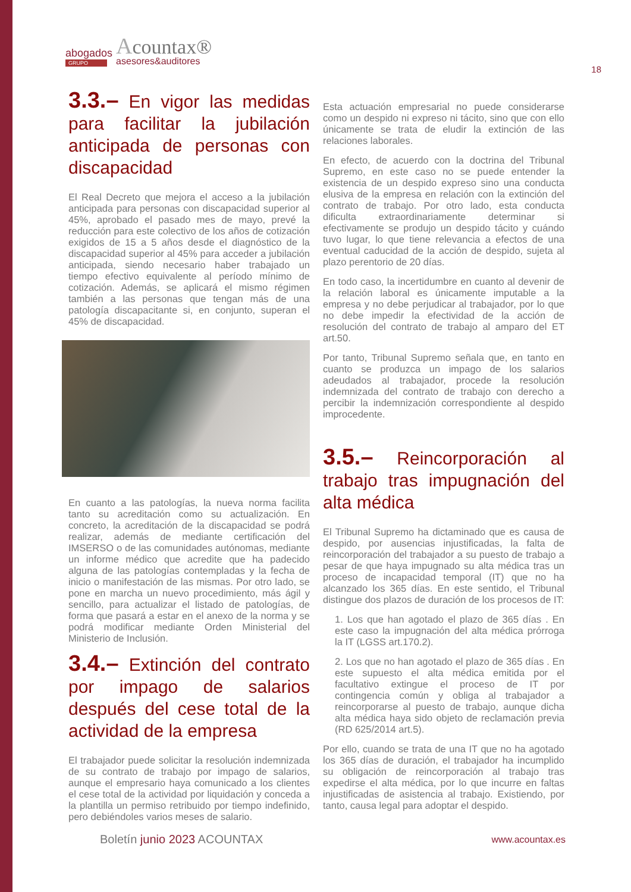abogados
GRUPO
Acountax®
asesores&auditores
18
3.3.– En vigor las medidas para facilitar la jubilación anticipada de personas con discapacidad
El Real Decreto que mejora el acceso a la jubilación anticipada para personas con discapacidad superior al 45%, aprobado el pasado mes de mayo, prevé la reducción para este colectivo de los años de cotización exigidos de 15 a 5 años desde el diagnóstico de la discapacidad superior al 45% para acceder a jubilación anticipada, siendo necesario haber trabajado un tiempo efectivo equivalente al período mínimo de cotización. Además, se aplicará el mismo régimen también a las personas que tengan más de una patología discapacitante si, en conjunto, superan el 45% de discapacidad.
En cuanto a las patologías, la nueva norma facilita tanto su acreditación como su actualización. En concreto, la acreditación de la discapacidad se podrá realizar, además de mediante certificación del IMSERSO o de las comunidades autónomas, mediante un informe médico que acredite que ha padecido alguna de las patologías contempladas y la fecha de inicio o manifestación de las mismas. Por otro lado, se pone en marcha un nuevo procedimiento, más ágil y sencillo, para actualizar el listado de patologías, de forma que pasará a estar en el anexo de la norma y se podrá modificar mediante Orden Ministerial del Ministerio de Inclusión.
3.4.– Extinción del contrato por impago de salarios después del cese total de la actividad de la empresa
El trabajador puede solicitar la resolución indemnizada de su contrato de trabajo por impago de salarios, aunque el empresario haya comunicado a los clientes el cese total de la actividad por liquidación y conceda a la plantilla un permiso retribuido por tiempo indefinido, pero debiéndoles varios meses de salario.
Esta actuación empresarial no puede considerarse como un despido ni expreso ni tácito, sino que con ello únicamente se trata de eludir la extinción de las relaciones laborales.
En efecto, de acuerdo con la doctrina del Tribunal Supremo, en este caso no se puede entender la existencia de un despido expreso sino una conducta elusiva de la empresa en relación con la extinción del contrato de trabajo. Por otro lado, esta conducta dificulta extraordinariamente determinar si efectivamente se produjo un despido tácito y cuándo tuvo lugar, lo que tiene relevancia a efectos de una eventual caducidad de la acción de despido, sujeta al plazo perentorio de 20 días.
En todo caso, la incertidumbre en cuanto al devenir de la relación laboral es únicamente imputable a la empresa y no debe perjudicar al trabajador, por lo que no debe impedir la efectividad de la acción de resolución del contrato de trabajo al amparo del ET art.50.
Por tanto, Tribunal Supremo señala que, en tanto en cuanto se produzca un impago de los salarios adeudados al trabajador, procede la resolución indemnizada del contrato de trabajo con derecho a percibir la indemnización correspondiente al despido improcedente.
3.5.– Reincorporación al trabajo tras impugnación del alta médica
El Tribunal Supremo ha dictaminado que es causa de despido, por ausencias injustificadas, la falta de reincorporación del trabajador a su puesto de trabajo a pesar de que haya impugnado su alta médica tras un proceso de incapacidad temporal (IT) que no ha alcanzado los 365 días. En este sentido, el Tribunal distingue dos plazos de duración de los procesos de IT:
1. Los que han agotado el plazo de 365 días . En este caso la impugnación del alta médica prórroga la IT (LGSS art.170.2).
2. Los que no han agotado el plazo de 365 días . En este supuesto el alta médica emitida por el facultativo extingue el proceso de IT por contingencia común y obliga al trabajador a reincorporarse al puesto de trabajo, aunque dicha alta médica haya sido objeto de reclamación previa (RD 625/2014 art.5).
Por ello, cuando se trata de una IT que no ha agotado los 365 días de duración, el trabajador ha incumplido su obligación de reincorporación al trabajo tras expedirse el alta médica, por lo que incurre en faltas injustificadas de asistencia al trabajo. Existiendo, por tanto, causa legal para adoptar el despido.
Boletín junio 2023 ACOUNTAX www.acountax.es